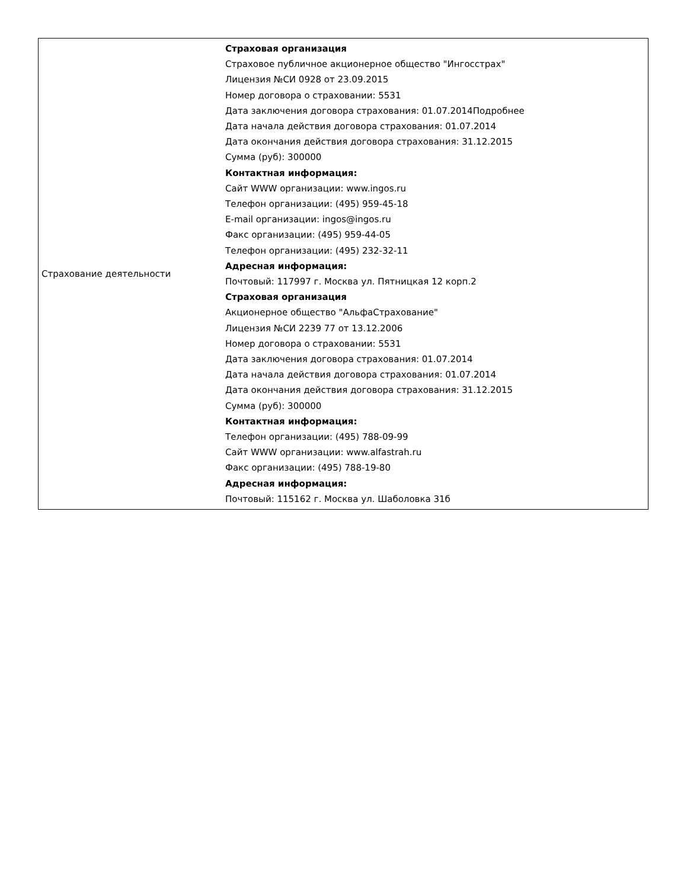| Страхование деятельности | Страховая организация Страховое публичное акционерное общество "Ингосстрах" Лицензия №СИ 0928 от 23.09.2015 Номер договора о страховании: 5531 Дата заключения договора страхования: 01.07.2014Подробнее Дата начала действия договора страхования: 01.07.2014 Дата окончания действия договора страхования: 31.12.2015 Сумма (руб): 300000 Контактная информация: Сайт WWW организации: www.ingos.ru Телефон организации: (495) 959-45-18 E-mail организации: ingos@ingos.ru Факс организации: (495) 959-44-05 Телефон организации: (495) 232-32-11 Адресная информация: Почтовый: 117997 г. Москва ул. Пятницкая 12 корп.2 Страховая организация Акционерное общество "АльфаСтрахование" Лицензия №СИ 2239 77 от 13.12.2006 Номер договора о страховании: 5531 Дата заключения договора страхования: 01.07.2014 Дата начала действия договора страхования: 01.07.2014 Дата окончания действия договора страхования: 31.12.2015 Сумма (руб): 300000 Контактная информация: Телефон организации: (495) 788-09-99 Сайт WWW организации: www.alfastrah.ru Факс организации: (495) 788-19-80 Адресная информация: Почтовый: 115162 г. Москва ул. Шаболовка 31б |